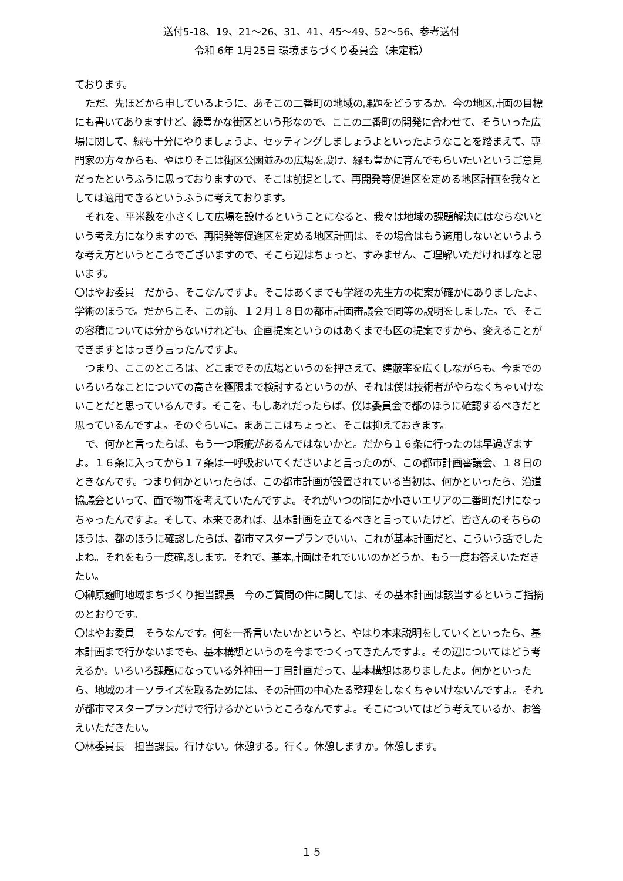送付5-18、19、21～26、31、41、45～49、52～56、参考送付
令和 6年 1月25日 環境まちづくり委員会（未定稿）
ております。
ただ、先ほどから申しているように、あそこの二番町の地域の課題をどうするか。今の地区計画の目標にも書いてありますけど、緑豊かな街区という形なので、ここの二番町の開発に合わせて、そういった広場に関して、緑も十分にやりましょうよ、セッティングしましょうよといったようなことを踏まえて、専門家の方々からも、やはりそこは街区公園並みの広場を設け、緑も豊かに育んでもらいたいというご意見だったというふうに思っておりますので、そこは前提として、再開発等促進区を定める地区計画を我々としては適用できるというふうに考えております。
それを、平米数を小さくして広場を設けるということになると、我々は地域の課題解決にはならないという考え方になりますので、再開発等促進区を定める地区計画は、その場合はもう適用しないというような考え方というところでございますので、そこら辺はちょっと、すみません、ご理解いただければなと思います。
〇はやお委員　だから、そこなんですよ。そこはあくまでも学経の先生方の提案が確かにありましたよ、学術のほうで。だからこそ、この前、１２月１８日の都市計画審議会で同等の説明をしました。で、そこの容積については分からないけれども、企画提案というのはあくまでも区の提案ですから、変えることができますとはっきり言ったんですよ。
つまり、ここのところは、どこまでその広場というのを押さえて、建蔽率を広くしながらも、今までのいろいろなことについての高さを極限まで検討するというのが、それは僕は技術者がやらなくちゃいけないことだと思っているんです。そこを、もしあれだったらば、僕は委員会で都のほうに確認するべきだと思っているんですよ。そのぐらいに。まあここはちょっと、そこは抑えておきます。
で、何かと言ったらば、もう一つ瑕疵があるんではないかと。だから１６条に行ったのは早過ぎますよ。１６条に入ってから１７条は一呼吸おいてくださいよと言ったのが、この都市計画審議会、１８日のときなんです。つまり何かといったらば、この都市計画が設置されている当初は、何かといったら、沿道協議会といって、面で物事を考えていたんですよ。それがいつの間にか小さいエリアの二番町だけになっちゃったんですよ。そして、本来であれば、基本計画を立てるべきと言っていたけど、皆さんのそちらのほうは、都のほうに確認したらば、都市マスタープランでいい、これが基本計画だと、こういう話でしたよね。それをもう一度確認します。それで、基本計画はそれでいいのかどうか、もう一度お答えいただきたい。
〇榊原麹町地域まちづくり担当課長　今のご質問の件に関しては、その基本計画は該当するというご指摘のとおりです。
〇はやお委員　そうなんです。何を一番言いたいかというと、やはり本来説明をしていくといったら、基本計画まで行かないまでも、基本構想というのを今までつくってきたんですよ。その辺についてはどう考えるか。いろいろ課題になっている外神田一丁目計画だって、基本構想はありましたよ。何かといったら、地域のオーソライズを取るためには、その計画の中心たる整理をしなくちゃいけないんですよ。それが都市マスタープランだけで行けるかというところなんですよ。そこについてはどう考えているか、お答えいただきたい。
〇林委員長　担当課長。行けない。休憩する。行く。休憩しますか。休憩します。
１５